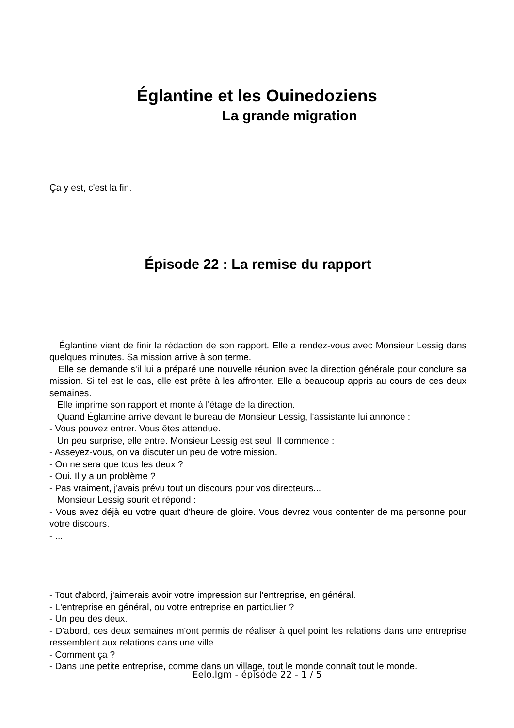Églantine et les Ouinedoziens
La grande migration
Ça y est, c'est la fin.
Épisode 22 : La remise du rapport
Églantine vient de finir la rédaction de son rapport. Elle a rendez-vous avec Monsieur Lessig dans quelques minutes. Sa mission arrive à son terme.
Elle se demande s'il lui a préparé une nouvelle réunion avec la direction générale pour conclure sa mission. Si tel est le cas, elle est prête à les affronter. Elle a beaucoup appris au cours de ces deux semaines.
Elle imprime son rapport et monte à l'étage de la direction.
Quand Églantine arrive devant le bureau de Monsieur Lessig, l'assistante lui annonce :
- Vous pouvez entrer. Vous êtes attendue.
Un peu surprise, elle entre. Monsieur Lessig est seul. Il commence :
- Asseyez-vous, on va discuter un peu de votre mission.
- On ne sera que tous les deux ?
- Oui. Il y a un problème ?
- Pas vraiment, j'avais prévu tout un discours pour vos directeurs...
Monsieur Lessig sourit et répond :
- Vous avez déjà eu votre quart d'heure de gloire. Vous devrez vous contenter de ma personne pour votre discours.
- ...
- Tout d'abord, j'aimerais avoir votre impression sur l'entreprise, en général.
- L'entreprise en général, ou votre entreprise en particulier ?
- Un peu des deux.
- D'abord, ces deux semaines m'ont permis de réaliser à quel point les relations dans une entreprise ressemblent aux relations dans une ville.
- Comment ça ?
- Dans une petite entreprise, comme dans un village, tout le monde connaît tout le monde.
Eelo.lgm - épisode 22 - 1 / 5